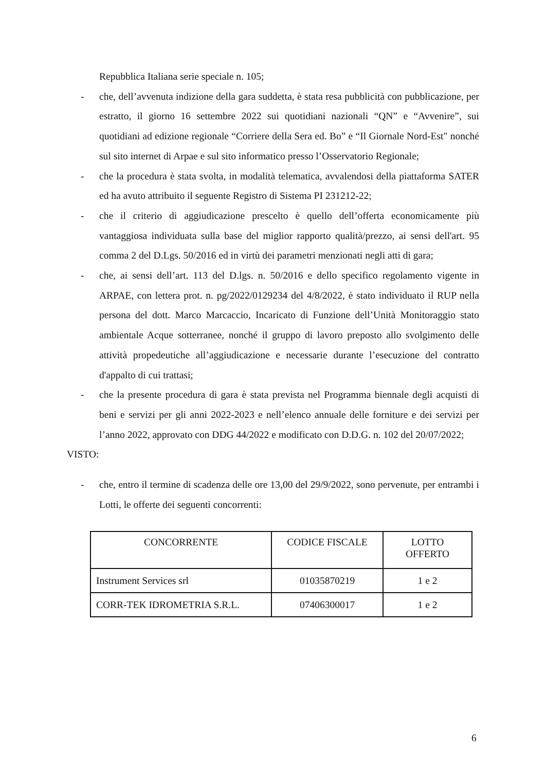Repubblica Italiana serie speciale n. 105;
- che, dell’avvenuta indizione della gara suddetta, è stata resa pubblicità con pubblicazione, per estratto, il giorno 16 settembre 2022 sui quotidiani nazionali “QN” e “Avvenire”, sui quotidiani ad edizione regionale “Corriere della Sera ed. Bo” e “Il Giornale Nord-Est" nonché sul sito internet di Arpae e sul sito informatico presso l’Osservatorio Regionale;
- che la procedura è stata svolta, in modalità telematica, avvalendosi della piattaforma SATER ed ha avuto attribuito il seguente Registro di Sistema PI 231212-22;
- che il criterio di aggiudicazione prescelto è quello dell’offerta economicamente più vantaggiosa individuata sulla base del miglior rapporto qualità/prezzo, ai sensi dell'art. 95 comma 2 del D.Lgs. 50/2016 ed in virtù dei parametri menzionati negli atti di gara;
- che, ai sensi dell’art. 113 del D.lgs. n. 50/2016 e dello specifico regolamento vigente in ARPAE, con lettera prot. n. pg/2022/0129234 del 4/8/2022, è stato individuato il RUP nella persona del dott. Marco Marcaccio, Incaricato di Funzione dell’Unità Monitoraggio stato ambientale Acque sotterranee, nonché il gruppo di lavoro preposto allo svolgimento delle attività propedeutiche all’aggiudicazione e necessarie durante l’esecuzione del contratto d'appalto di cui trattasi;
- che la presente procedura di gara è stata prevista nel Programma biennale degli acquisti di beni e servizi per gli anni 2022-2023 e nell’elenco annuale delle forniture e dei servizi per l’anno 2022, approvato con DDG 44/2022 e modificato con D.D.G. n. 102 del 20/07/2022;
VISTO:
- che, entro il termine di scadenza delle ore 13,00 del 29/9/2022, sono pervenute, per entrambi i Lotti, le offerte dei seguenti concorrenti:
| CONCORRENTE | CODICE FISCALE | LOTTO OFFERTO |
| --- | --- | --- |
| Instrument Services srl | 01035870219 | 1 e 2 |
| CORR-TEK IDROMETRIA S.R.L. | 07406300017 | 1 e 2 |
6